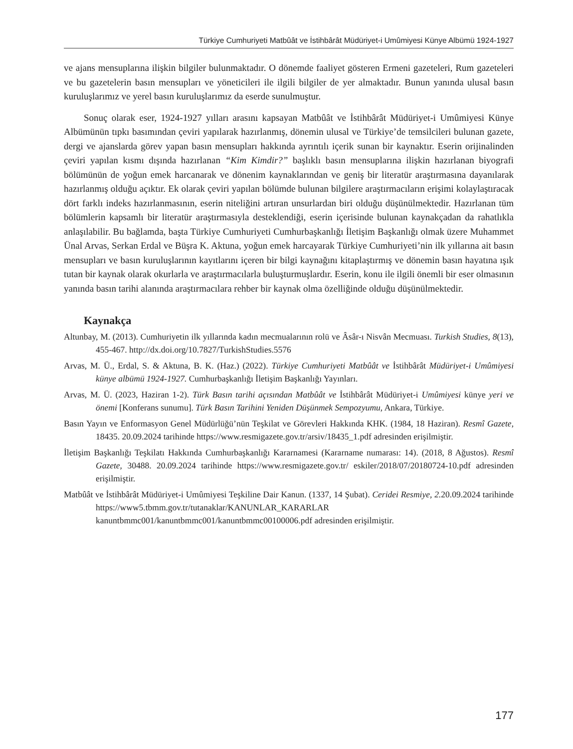Türkiye Cumhuriyeti Matbûât ve İstihbârât Müdüriyet-i Umûmiyesi Künye Albümü 1924-1927
ve ajans mensuplarına ilişkin bilgiler bulunmaktadır. O dönemde faaliyet gösteren Ermeni gazeteleri, Rum gazeteleri ve bu gazetelerin basın mensupları ve yöneticileri ile ilgili bilgiler de yer almaktadır. Bunun yanında ulusal basın kuruluşlarımız ve yerel basın kuruluşlarımız da eserde sunulmuştur.
Sonuç olarak eser, 1924-1927 yılları arasını kapsayan Matbûât ve İstihbârât Müdüriyet-i Umûmiyesi Künye Albümünün tıpkı basımından çeviri yapılarak hazırlanmış, dönemin ulusal ve Türkiye’de temsilcileri bulunan gazete, dergi ve ajanslarda görev yapan basın mensupları hakkında ayrıntılı içerik sunan bir kaynaktır. Eserin orijinalinden çeviri yapılan kısmı dışında hazırlanan “Kim Kimdir?” başlıklı basın mensuplarına ilişkin hazırlanan biyografi bölümünün de yoğun emek harcanarak ve dönenim kaynaklarından ve geniş bir literatür araştırmasına dayanılarak hazırlanmış olduğu açıktır. Ek olarak çeviri yapılan bölümde bulunan bilgilere araştırmacıların erişimi kolaylaştıracak dört farklı indeks hazırlanmasının, eserin niteliğini artıran unsurlardan biri olduğu düşünülmektedir. Hazırlanan tüm bölümlerin kapsamlı bir literatür araştırmasıyla desteklendiği, eserin içerisinde bulunan kaynakçadan da rahatlıkla anlaşılabilir. Bu bağlamda, başta Türkiye Cumhuriyeti Cumhurbaşkanlığı İletişim Başkanlığı olmak üzere Muhammet Ünal Arvas, Serkan Erdal ve Büşra K. Aktuna, yoğun emek harcayarak Türkiye Cumhuriyeti’nin ilk yıllarına ait basın mensupları ve basın kuruluşlarının kayıtlarını içeren bir bilgi kaynağını kitaplaştırmış ve dönemin basın hayatına ışık tutan bir kaynak olarak okurlarla ve araştırmacılarla buluşturmuşlardır. Eserin, konu ile ilgili önemli bir eser olmasının yanında basın tarihi alanında araştırmacılara rehber bir kaynak olma özelliğinde olduğu düşünülmektedir.
Kaynakça
Altunbay, M. (2013). Cumhuriyetin ilk yıllarında kadın mecmualarının rolü ve Âsâr-ı Nisvân Mecmuası. Turkish Studies, 8(13), 455-467. http://dx.doi.org/10.7827/TurkishStudies.5576
Arvas, M. Ü., Erdal, S. & Aktuna, B. K. (Haz.) (2022). Türkiye Cumhuriyeti Matbûât ve İstihbârât Müdüriyet-i Umûmiyesi künye albümü 1924-1927. Cumhurbaşkanlığı İletişim Başkanlığı Yayınları.
Arvas, M. Ü. (2023, Haziran 1-2). Türk Basın tarihi açısından Matbûât ve İstihbârât Müdüriyet-i Umûmiyesi künye yeri ve önemi [Konferans sunumu]. Türk Basın Tarihini Yeniden Düşünmek Sempozyumu, Ankara, Türkiye.
Basın Yayın ve Enformasyon Genel Müdürlüğü’nün Teşkilat ve Görevleri Hakkında KHK. (1984, 18 Haziran). Resmî Gazete, 18435. 20.09.2024 tarihinde https://www.resmigazete.gov.tr/arsiv/18435_1.pdf adresinden erişilmiştir.
İletişim Başkanlığı Teşkilatı Hakkında Cumhurbaşkanlığı Kararnamesi (Kararname numarası: 14). (2018, 8 Ağustos). Resmî Gazete, 30488. 20.09.2024 tarihinde https://www.resmigazete.gov.tr/ eskiler/2018/07/20180724-10.pdf adresinden erişilmiştir.
Matbûât ve İstihbârât Müdüriyet-i Umûmiyesi Teşkiline Dair Kanun. (1337, 14 Şubat). Ceridei Resmiye, 2. 20.09.2024 tarihinde https://www5.tbmm.gov.tr/tutanaklar/KANUNLAR_KARARLAR kanuntbmmc001/kanuntbmmc001/kanuntbmmc00100006.pdf adresinden erişilmiştir.
177